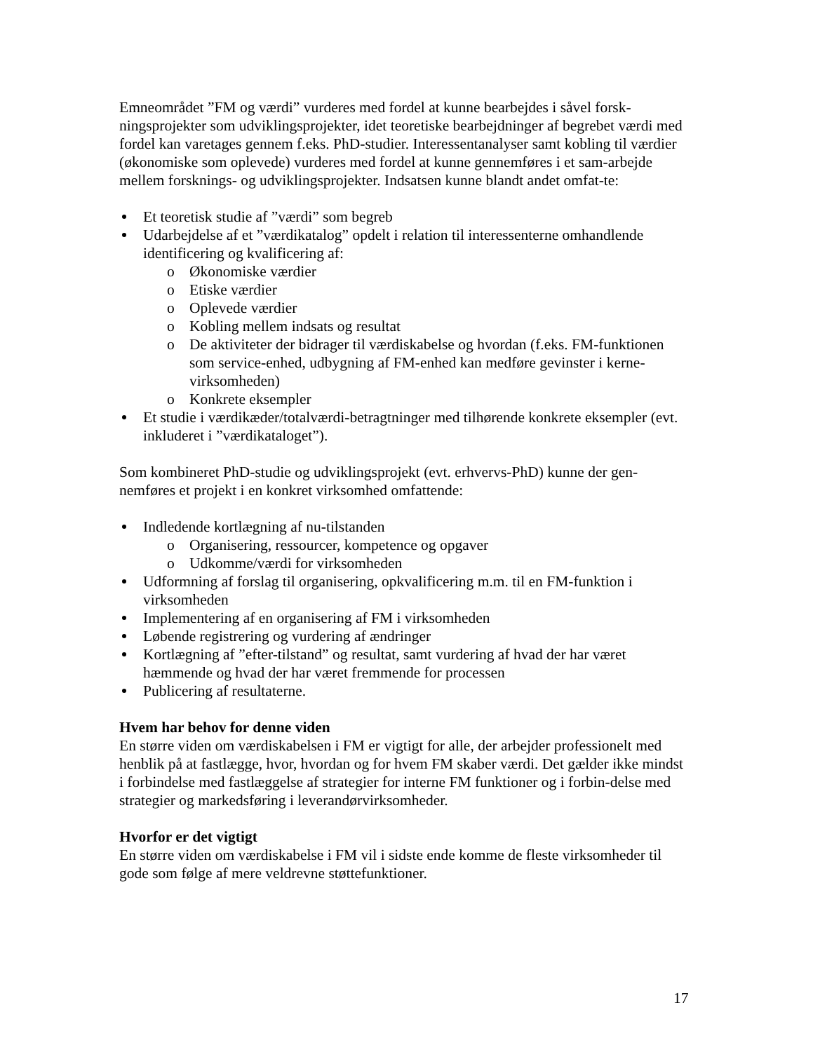Emneområdet ”FM og værdi” vurderes med fordel at kunne bearbejdes i såvel forsk-ningsprojekter som udviklingsprojekter, idet teoretiske bearbejdninger af begrebet værdi med fordel kan varetages gennem f.eks. PhD-studier. Interessentanalyser samt kobling til værdier (økonomiske som oplevede) vurderes med fordel at kunne gennemføres i et sam-arbejde mellem forsknings- og udviklingsprojekter. Indsatsen kunne blandt andet omfat-te:
Et teoretisk studie af ”værdi” som begreb
Udarbejdelse af et ”værdikatalog” opdelt i relation til interessenterne omhandlende identificering og kvalificering af:
o Økonomiske værdier
o Etiske værdier
o Oplevede værdier
o Kobling mellem indsats og resultat
o De aktiviteter der bidrager til værdiskabelse og hvordan (f.eks. FM-funktionen som service-enhed, udbygning af FM-enhed kan medføre gevinster i kerne-virksomheden)
o Konkrete eksempler
Et studie i værdikæder/totalværdi-betragtninger med tilhørende konkrete eksempler (evt. inkluderet i ”værdikataloget”).
Som kombineret PhD-studie og udviklingsprojekt (evt. erhvervs-PhD) kunne der gen-nemføres et projekt i en konkret virksomhed omfattende:
Indledende kortlægning af nu-tilstanden
o Organisering, ressourcer, kompetence og opgaver
o Udkomme/værdi for virksomheden
Udformning af forslag til organisering, opkvalificering m.m. til en FM-funktion i virksomheden
Implementering af en organisering af FM i virksomheden
Løbende registrering og vurdering af ændringer
Kortlægning af ”efter-tilstand” og resultat, samt vurdering af hvad der har været hæmmende og hvad der har været fremmende for processen
Publicering af resultaterne.
Hvem har behov for denne viden
En større viden om værdiskabelsen i FM er vigtigt for alle, der arbejder professionelt med henblik på at fastlægge, hvor, hvordan og for hvem FM skaber værdi. Det gælder ikke mindst i forbindelse med fastlæggelse af strategier for interne FM funktioner og i forbin-delse med strategier og markedsføring i leverandørvirksomheder.
Hvorfor er det vigtigt
En større viden om værdiskabelse i FM vil i sidste ende komme de fleste virksomheder til gode som følge af mere veldrevne støttefunktioner.
17